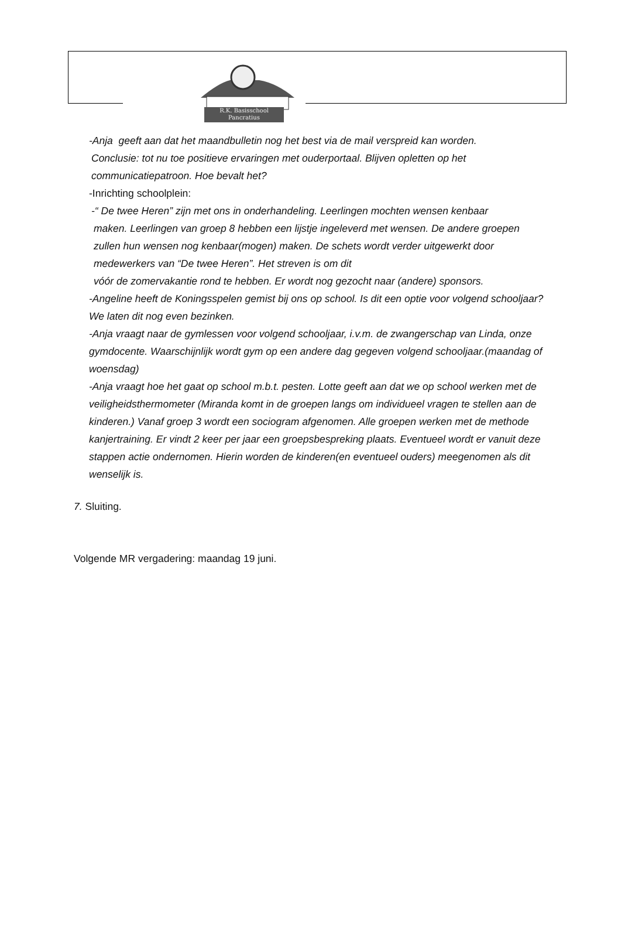R.K. Basisschool
Pancratius
-Anja geeft aan dat het maandbulletin nog het best via de mail verspreid kan worden.
Conclusie: tot nu toe positieve ervaringen met ouderportaal. Blijven opletten op het communicatiepatroon. Hoe bevalt het?
-Inrichting schoolplein:
-“ De twee Heren” zijn met ons in onderhandeling. Leerlingen mochten wensen kenbaar
maken. Leerlingen van groep 8 hebben een lijstje ingeleverd met wensen. De andere groepen zullen hun wensen nog kenbaar(mogen) maken. De schets wordt verder uitgewerkt door medewerkers van “De twee Heren”. Het streven is om dit
vóór de zomervakantie rond te hebben. Er wordt nog gezocht naar (andere) sponsors.
-Angeline heeft de Koningsspelen gemist bij ons op school. Is dit een optie voor volgend schooljaar? We laten dit nog even bezinken.
-Anja vraagt naar de gymlessen voor volgend schooljaar, i.v.m. de zwangerschap van Linda, onze gymdocente. Waarschijnlijk wordt gym op een andere dag gegeven volgend schooljaar.(maandag of woensdag)
-Anja vraagt hoe het gaat op school m.b.t. pesten. Lotte geeft aan dat we op school werken met de veiligheidsthermometer (Miranda komt in de groepen langs om individueel vragen te stellen aan de kinderen.) Vanaf groep 3 wordt een sociogram afgenomen. Alle groepen werken met de methode kanjertraining. Er vindt 2 keer per jaar een groepsbespreking plaats. Eventueel wordt er vanuit deze stappen actie ondernomen. Hierin worden de kinderen(en eventueel ouders) meegenomen als dit wenselijk is.
7. Sluiting.
Volgende MR vergadering: maandag 19 juni.